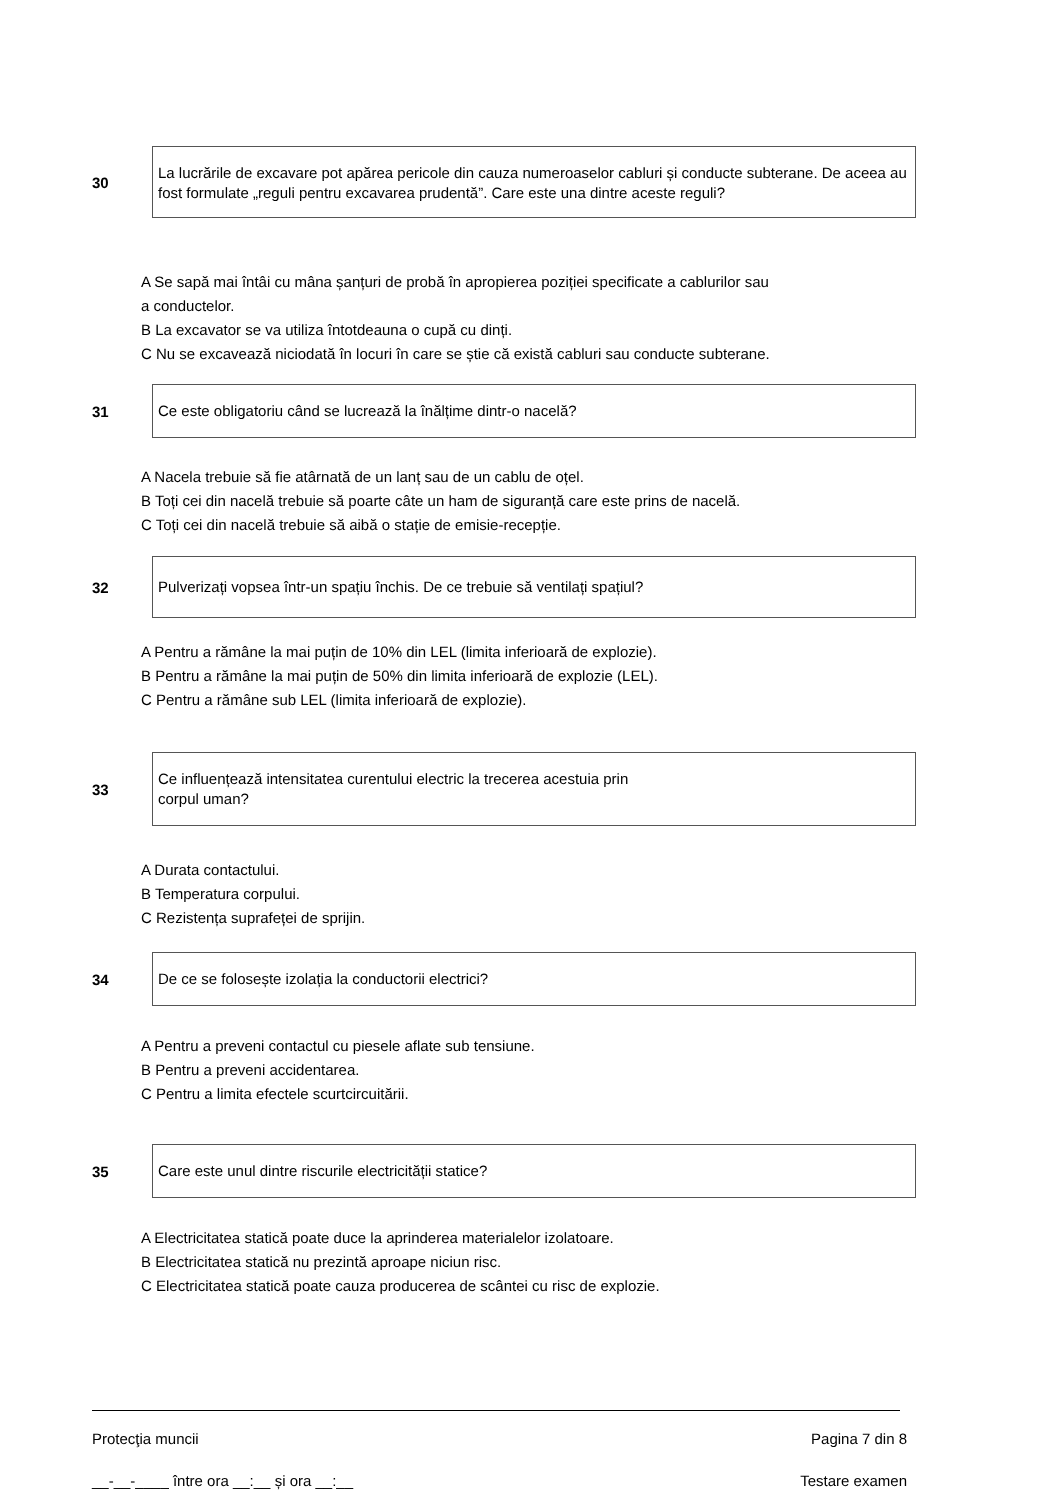30
La lucrările de excavare pot apărea pericole din cauza numeroaselor cabluri și conducte subterane. De aceea au fost formulate „reguli pentru excavarea prudentă”. Care este una dintre aceste reguli?
A Se sapă mai întâi cu mâna șanțuri de probă în apropierea poziției specificate a cablurilor sau
a conductelor.
B La excavator se va utiliza întotdeauna o cupă cu dinți.
C Nu se excavează niciodată în locuri în care se știe că există cabluri sau conducte subterane.
31
Ce este obligatoriu când se lucrează la înălțime dintr-o nacelă?
A Nacela trebuie să fie atârnată de un lanț sau de un cablu de oțel.
B Toți cei din nacelă trebuie să poarte câte un ham de siguranță care este prins de nacelă.
C Toți cei din nacelă trebuie să aibă o stație de emisie-recepție.
32
Pulverizați vopsea într-un spațiu închis. De ce trebuie să ventilați spațiul?
A Pentru a rămâne la mai puțin de 10% din LEL (limita inferioară de explozie).
B Pentru a rămâne la mai puțin de 50% din limita inferioară de explozie (LEL).
C Pentru a rămâne sub LEL (limita inferioară de explozie).
33
Ce influențează intensitatea curentului electric la trecerea acestuia prin
corpul uman?
A Durata contactului.
B Temperatura corpului.
C Rezistența suprafeței de sprijin.
34
De ce se folosește izolația la conductorii electrici?
A Pentru a preveni contactul cu piesele aflate sub tensiune.
B Pentru a preveni accidentarea.
C Pentru a limita efectele scurtcircuitării.
35
Care este unul dintre riscurile electricității statice?
A Electricitatea statică poate duce la aprinderea materialelor izolatoare.
B Electricitatea statică nu prezintă aproape niciun risc.
C Electricitatea statică poate cauza producerea de scântei cu risc de explozie.
Protecţia muncii Pagina 7 din 8
__-__-____ între ora __:__ și ora __:__ Testare examen